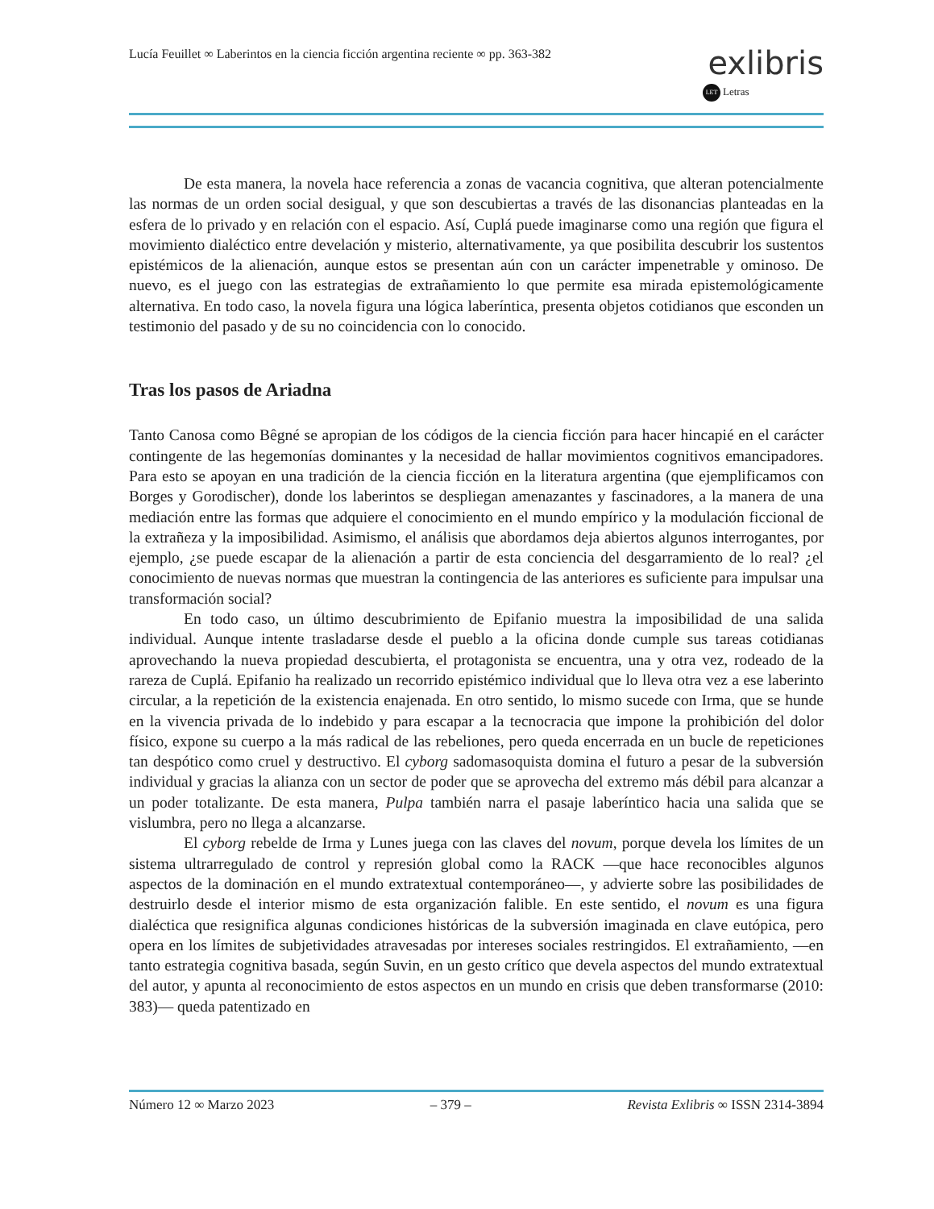Lucía Feuillet ∞ Laberintos en la ciencia ficción argentina reciente ∞ pp. 363-382
exlibris
LET Letras
De esta manera, la novela hace referencia a zonas de vacancia cognitiva, que alteran potencialmente las normas de un orden social desigual, y que son descubiertas a través de las disonancias planteadas en la esfera de lo privado y en relación con el espacio. Así, Cuplá puede imaginarse como una región que figura el movimiento dialéctico entre develación y misterio, alternativamente, ya que posibilita descubrir los sustentos epistémicos de la alienación, aunque estos se presentan aún con un carácter impenetrable y ominoso. De nuevo, es el juego con las estrategias de extrañamiento lo que permite esa mirada epistemológicamente alternativa. En todo caso, la novela figura una lógica laberíntica, presenta objetos cotidianos que esconden un testimonio del pasado y de su no coincidencia con lo conocido.
Tras los pasos de Ariadna
Tanto Canosa como Bêgné se apropian de los códigos de la ciencia ficción para hacer hincapié en el carácter contingente de las hegemonías dominantes y la necesidad de hallar movimientos cognitivos emancipadores. Para esto se apoyan en una tradición de la ciencia ficción en la literatura argentina (que ejemplificamos con Borges y Gorodischer), donde los laberintos se despliegan amenazantes y fascinadores, a la manera de una mediación entre las formas que adquiere el conocimiento en el mundo empírico y la modulación ficcional de la extrañeza y la imposibilidad. Asimismo, el análisis que abordamos deja abiertos algunos interrogantes, por ejemplo, ¿se puede escapar de la alienación a partir de esta conciencia del desgarramiento de lo real? ¿el conocimiento de nuevas normas que muestran la contingencia de las anteriores es suficiente para impulsar una transformación social?
En todo caso, un último descubrimiento de Epifanio muestra la imposibilidad de una salida individual. Aunque intente trasladarse desde el pueblo a la oficina donde cumple sus tareas cotidianas aprovechando la nueva propiedad descubierta, el protagonista se encuentra, una y otra vez, rodeado de la rareza de Cuplá. Epifanio ha realizado un recorrido epistémico individual que lo lleva otra vez a ese laberinto circular, a la repetición de la existencia enajenada. En otro sentido, lo mismo sucede con Irma, que se hunde en la vivencia privada de lo indebido y para escapar a la tecnocracia que impone la prohibición del dolor físico, expone su cuerpo a la más radical de las rebeliones, pero queda encerrada en un bucle de repeticiones tan despótico como cruel y destructivo. El cyborg sadomasoquista domina el futuro a pesar de la subversión individual y gracias la alianza con un sector de poder que se aprovecha del extremo más débil para alcanzar a un poder totalizante. De esta manera, Pulpa también narra el pasaje laberíntico hacia una salida que se vislumbra, pero no llega a alcanzarse.
El cyborg rebelde de Irma y Lunes juega con las claves del novum, porque devela los límites de un sistema ultrarregulado de control y represión global como la RACK —que hace reconocibles algunos aspectos de la dominación en el mundo extratextual contemporáneo—, y advierte sobre las posibilidades de destruirlo desde el interior mismo de esta organización falible. En este sentido, el novum es una figura dialéctica que resignifica algunas condiciones históricas de la subversión imaginada en clave eutópica, pero opera en los límites de subjetividades atravesadas por intereses sociales restringidos. El extrañamiento, —en tanto estrategia cognitiva basada, según Suvin, en un gesto crítico que devela aspectos del mundo extratextual del autor, y apunta al reconocimiento de estos aspectos en un mundo en crisis que deben transformarse (2010: 383)— queda patentizado en
Número 12 ∞ Marzo 2023 – 379 – Revista Exlibris ∞ ISSN 2314-3894